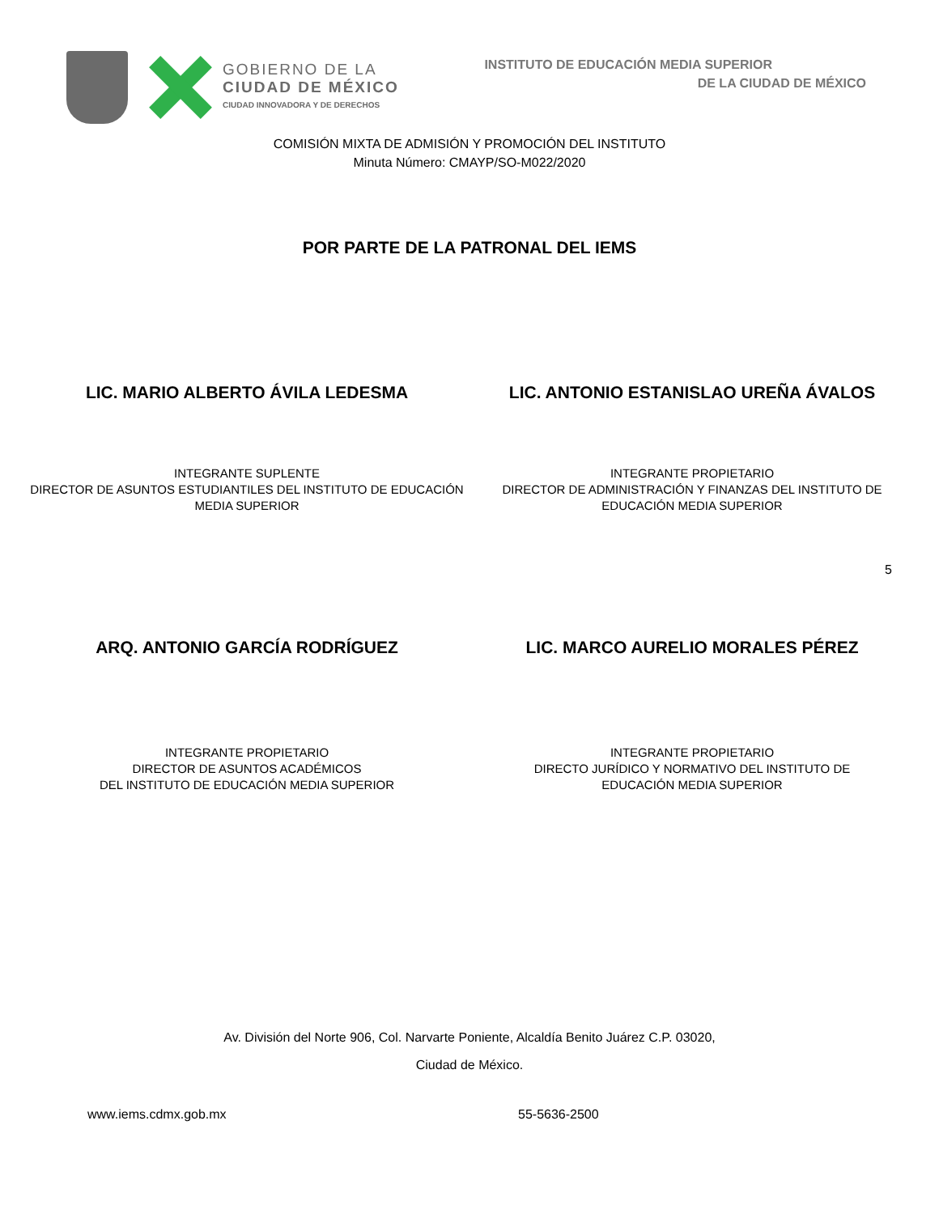GOBIERNO DE LA
CIUDAD DE MÉXICO
CIUDAD INNOVADORA Y DE DERECHOS
INSTITUTO DE EDUCACIÓN MEDIA SUPERIOR
DE LA CIUDAD DE MÉXICO
COMISIÓN MIXTA DE ADMISIÓN Y PROMOCIÓN DEL INSTITUTO
Minuta Número: CMAYP/SO-M022/2020
POR PARTE DE LA PATRONAL DEL IEMS
LIC. MARIO ALBERTO ÁVILA LEDESMA
LIC. ANTONIO ESTANISLAO UREÑA ÁVALOS
INTEGRANTE SUPLENTE
DIRECTOR DE ASUNTOS ESTUDIANTILES DEL INSTITUTO DE EDUCACIÓN MEDIA SUPERIOR
INTEGRANTE PROPIETARIO
DIRECTOR DE ADMINISTRACIÓN Y FINANZAS DEL INSTITUTO DE EDUCACIÓN MEDIA SUPERIOR
5
ARQ. ANTONIO GARCÍA RODRÍGUEZ LIC. MARCO AURELIO MORALES PÉREZ
INTEGRANTE PROPIETARIO
DIRECTOR DE ASUNTOS ACADÉMICOS
DEL INSTITUTO DE EDUCACIÓN MEDIA SUPERIOR
INTEGRANTE PROPIETARIO
DIRECTO JURÍDICO Y NORMATIVO DEL INSTITUTO DE
EDUCACIÓN MEDIA SUPERIOR
Av. División del Norte 906, Col. Narvarte Poniente, Alcaldía Benito Juárez C.P. 03020,
Ciudad de México.
www.iems.cdmx.gob.mx 55-5636-2500